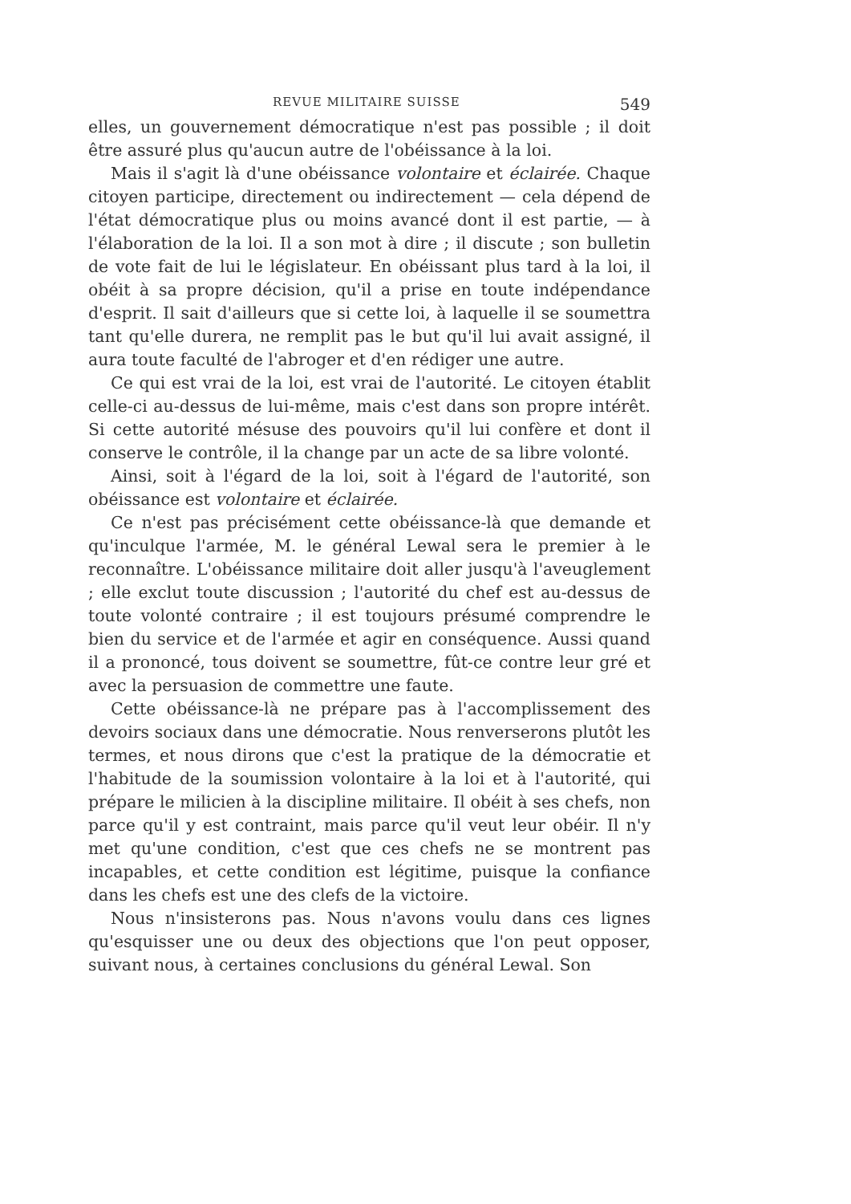REVUE MILITAIRE SUISSE 549
elles, un gouvernement démocratique n'est pas possible ; il doit être assuré plus qu'aucun autre de l'obéissance à la loi.
Mais il s'agit là d'une obéissance volontaire et éclairée. Chaque citoyen participe, directement ou indirectement — cela dépend de l'état démocratique plus ou moins avancé dont il est partie, — à l'élaboration de la loi. Il a son mot à dire ; il discute ; son bulletin de vote fait de lui le législateur. En obéissant plus tard à la loi, il obéit à sa propre décision, qu'il a prise en toute indépendance d'esprit. Il sait d'ailleurs que si cette loi, à laquelle il se soumettra tant qu'elle durera, ne remplit pas le but qu'il lui avait assigné, il aura toute faculté de l'abroger et d'en rédiger une autre.
Ce qui est vrai de la loi, est vrai de l'autorité. Le citoyen établit celle-ci au-dessus de lui-même, mais c'est dans son propre intérêt. Si cette autorité mésuse des pouvoirs qu'il lui confère et dont il conserve le contrôle, il la change par un acte de sa libre volonté.
Ainsi, soit à l'égard de la loi, soit à l'égard de l'autorité, son obéissance est volontaire et éclairée.
Ce n'est pas précisément cette obéissance-là que demande et qu'inculque l'armée, M. le général Lewal sera le premier à le reconnaître. L'obéissance militaire doit aller jusqu'à l'aveuglement ; elle exclut toute discussion ; l'autorité du chef est au-dessus de toute volonté contraire ; il est toujours présumé comprendre le bien du service et de l'armée et agir en conséquence. Aussi quand il a prononcé, tous doivent se soumettre, fût-ce contre leur gré et avec la persuasion de commettre une faute.
Cette obéissance-là ne prépare pas à l'accomplissement des devoirs sociaux dans une démocratie. Nous renverserons plutôt les termes, et nous dirons que c'est la pratique de la démocratie et l'habitude de la soumission volontaire à la loi et à l'autorité, qui prépare le milicien à la discipline militaire. Il obéit à ses chefs, non parce qu'il y est contraint, mais parce qu'il veut leur obéir. Il n'y met qu'une condition, c'est que ces chefs ne se montrent pas incapables, et cette condition est légitime, puisque la confiance dans les chefs est une des clefs de la victoire.
Nous n'insisterons pas. Nous n'avons voulu dans ces lignes qu'esquisser une ou deux des objections que l'on peut opposer, suivant nous, à certaines conclusions du général Lewal. Son